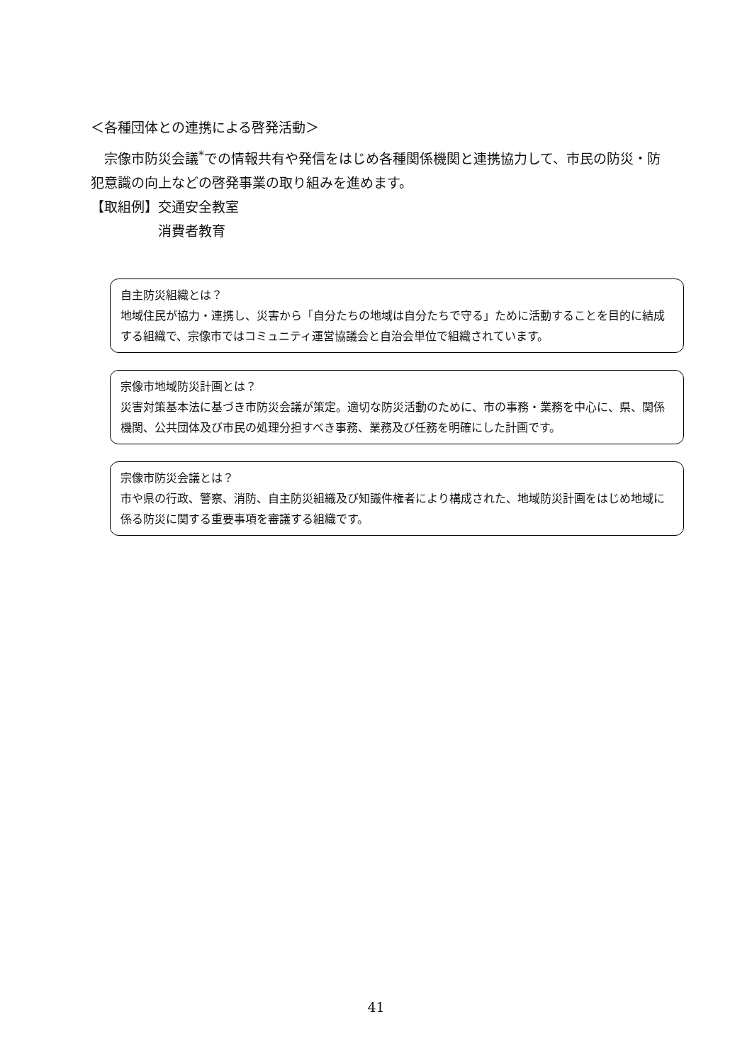＜各種団体との連携による啓発活動＞
　宗像市防災会議<sup>*</sup>での情報共有や発信をはじめ各種関係機関と連携協力して、市民の防災・防犯意識の向上などの啓発事業の取り組みを進めます。
【取組例】 交通安全教室
消費者教育
自主防災組織とは？
地域住民が協力・連携し、災害から「自分たちの地域は自分たちで守る」ために活動することを目的に結成する組織で、宗像市ではコミュニティ運営協議会と自治会単位で組織されています。
宗像市地域防災計画とは？
災害対策基本法に基づき市防災会議が策定。適切な防災活動のために、市の事務・業務を中心に、県、関係機関、公共団体及び市民の処理分担すべき事務、業務及び任務を明確にした計画です。
宗像市防災会議とは？
市や県の行政、警察、消防、自主防災組織及び知識件権者により構成された、地域防災計画をはじめ地域に係る防災に関する重要事項を審議する組織です。
41